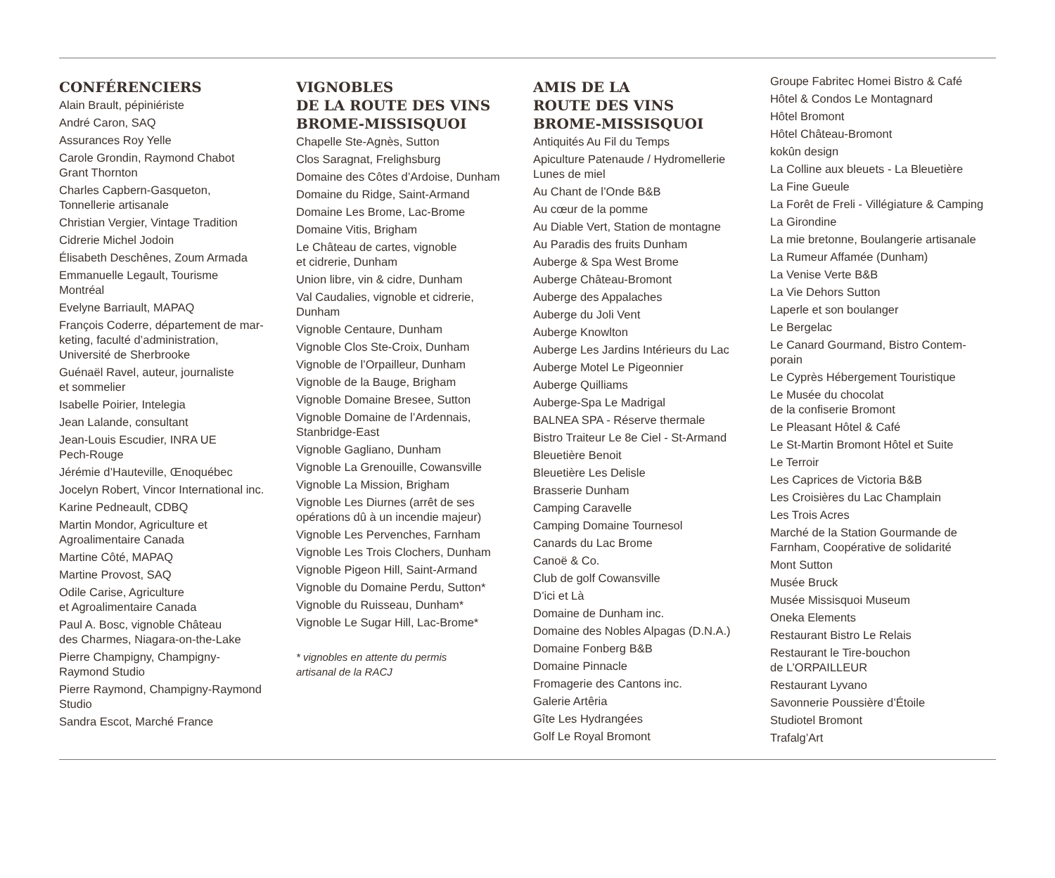CONFÉRENCIERS
Alain Brault, pépiniériste
André Caron, SAQ
Assurances Roy Yelle
Carole Grondin, Raymond Chabot
Grant Thornton
Charles Capbern-Gasqueton,
Tonnellerie artisanale
Christian Vergier, Vintage Tradition
Cidrerie Michel Jodoin
Élisabeth Deschênes, Zoum Armada
Emmanuelle Legault, Tourisme
Montréal
Evelyne Barriault, MAPAQ
François Coderre, département de mar-
keting, faculté d’administration,
Université de Sherbrooke
Guénaël Ravel, auteur, journaliste
et sommelier
Isabelle Poirier, Intelegia
Jean Lalande, consultant
Jean-Louis Escudier, INRA UE
Pech-Rouge
Jérémie d’Hauteville, Œnoquébec
Jocelyn Robert, Vincor International inc.
Karine Pedneault, CDBQ
Martin Mondor, Agriculture et
Agroalimentaire Canada
Martine Côté, MAPAQ
Martine Provost, SAQ
Odile Carise, Agriculture
et Agroalimentaire Canada
Paul A. Bosc, vignoble Château
des Charmes, Niagara-on-the-Lake
Pierre Champigny, Champigny-
Raymond Studio
Pierre Raymond, Champigny-Raymond
Studio
Sandra Escot, Marché France
VIGNOBLES
DE LA ROUTE DES VINS
BROME-MISSISQUOI
Chapelle Ste-Agnès, Sutton
Clos Saragnat, Frelighsburg
Domaine des Côtes d’Ardoise, Dunham
Domaine du Ridge, Saint-Armand
Domaine Les Brome, Lac-Brome
Domaine Vitis, Brigham
Le Château de cartes, vignoble
et cidrerie, Dunham
Union libre, vin & cidre, Dunham
Val Caudalies, vignoble et cidrerie,
Dunham
Vignoble Centaure, Dunham
Vignoble Clos Ste-Croix, Dunham
Vignoble de l’Orpailleur, Dunham
Vignoble de la Bauge, Brigham
Vignoble Domaine Bresee, Sutton
Vignoble Domaine de l’Ardennais,
Stanbridge-East
Vignoble Gagliano, Dunham
Vignoble La Grenouille, Cowansville
Vignoble La Mission, Brigham
Vignoble Les Diurnes (arrêt de ses
opérations dû à un incendie majeur)
Vignoble Les Pervenches, Farnham
Vignoble Les Trois Clochers, Dunham
Vignoble Pigeon Hill, Saint-Armand
Vignoble du Domaine Perdu, Sutton*
Vignoble du Ruisseau, Dunham*
Vignoble Le Sugar Hill, Lac-Brome*
* vignobles en attente du permis
artisanal de la RACJ
AMIS DE LA
ROUTE DES VINS
BROME-MISSISQUOI
Antiquités Au Fil du Temps
Apiculture Patenaude / Hydromellerie
Lunes de miel
Au Chant de l’Onde B&B
Au cœur de la pomme
Au Diable Vert, Station de montagne
Au Paradis des fruits Dunham
Auberge & Spa West Brome
Auberge Château-Bromont
Auberge des Appalaches
Auberge du Joli Vent
Auberge Knowlton
Auberge Les Jardins Intérieurs du Lac
Auberge Motel Le Pigeonnier
Auberge Quilliams
Auberge-Spa Le Madrigal
BALNEA SPA - Réserve thermale
Bistro Traiteur Le 8e Ciel - St-Armand
Bleuetière Benoit
Bleuetière Les Delisle
Brasserie Dunham
Camping Caravelle
Camping Domaine Tournesol
Canards du Lac Brome
Canoë & Co.
Club de golf Cowansville
D’ici et Là
Domaine de Dunham inc.
Domaine des Nobles Alpagas (D.N.A.)
Domaine Fonberg B&B
Domaine Pinnacle
Fromagerie des Cantons inc.
Galerie Artêria
Gîte Les Hydrangées
Golf Le Royal Bromont
Groupe Fabritec Homei Bistro & Café
Hôtel & Condos Le Montagnard
Hôtel Bromont
Hôtel Château-Bromont
kokûn design
La Colline aux bleuets - La Bleuetière
La Fine Gueule
La Forêt de Freli - Villégiature & Camping
La Girondine
La mie bretonne, Boulangerie artisanale
La Rumeur Affamée (Dunham)
La Venise Verte B&B
La Vie Dehors Sutton
Laperle et son boulanger
Le Bergelac
Le Canard Gourmand, Bistro Contem-
porain
Le Cyprès Hébergement Touristique
Le Musée du chocolat
de la confiserie Bromont
Le Pleasant Hôtel & Café
Le St-Martin Bromont Hôtel et Suite
Le Terroir
Les Caprices de Victoria B&B
Les Croisières du Lac Champlain
Les Trois Acres
Marché de la Station Gourmande de
Farnham, Coopérative de solidarité
Mont Sutton
Musée Bruck
Musée Missisquoi Museum
Oneka Elements
Restaurant Bistro Le Relais
Restaurant le Tire-bouchon
de L’ORPAILLEUR
Restaurant Lyvano
Savonnerie Poussière d’Étoile
Studiotel Bromont
Trafalg’Art